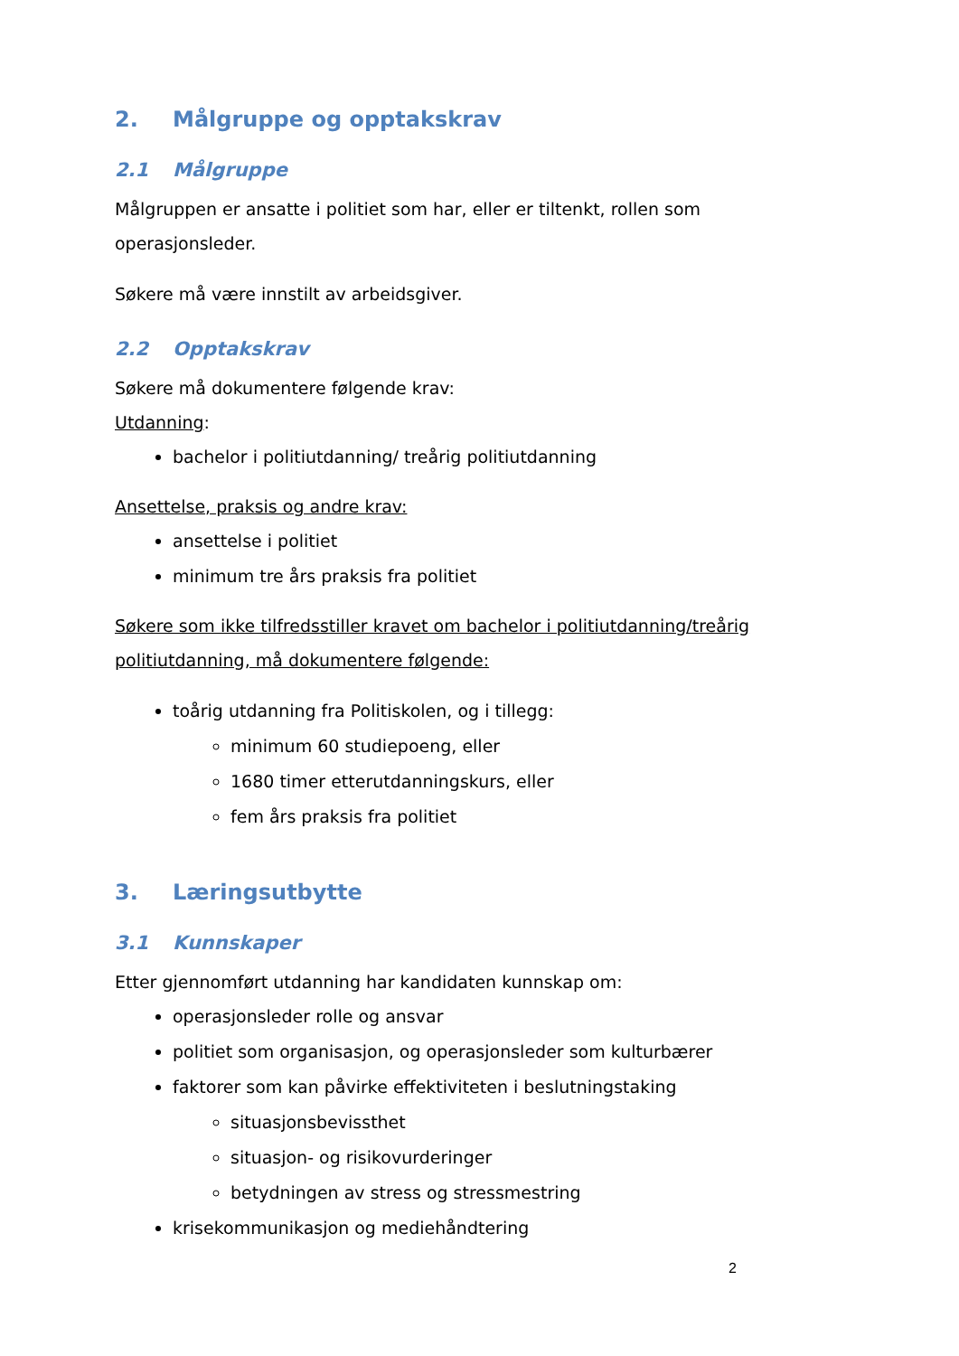2. Målgruppe og opptakskrav
2.1 Målgruppe
Målgruppen er ansatte i politiet som har, eller er tiltenkt, rollen som operasjonsleder.
Søkere må være innstilt av arbeidsgiver.
2.2 Opptakskrav
Søkere må dokumentere følgende krav:
Utdanning:
bachelor i politiutdanning/ treårig politiutdanning
Ansettelse, praksis og andre krav:
ansettelse i politiet
minimum tre års praksis fra politiet
Søkere som ikke tilfredsstiller kravet om bachelor i politiutdanning/treårig politiutdanning, må dokumentere følgende:
toårig utdanning fra Politiskolen, og i tillegg:
minimum 60 studiepoeng, eller
1680 timer etterutdanningskurs, eller
fem års praksis fra politiet
3. Læringsutbytte
3.1 Kunnskaper
Etter gjennomført utdanning har kandidaten kunnskap om:
operasjonsleder rolle og ansvar
politiet som organisasjon, og operasjonsleder som kulturbærer
faktorer som kan påvirke effektiviteten i beslutningstaking
situasjonsbevissthet
situasjon- og risikovurderinger
betydningen av stress og stressmestring
krisekommunikasjon og mediehåndtering
2